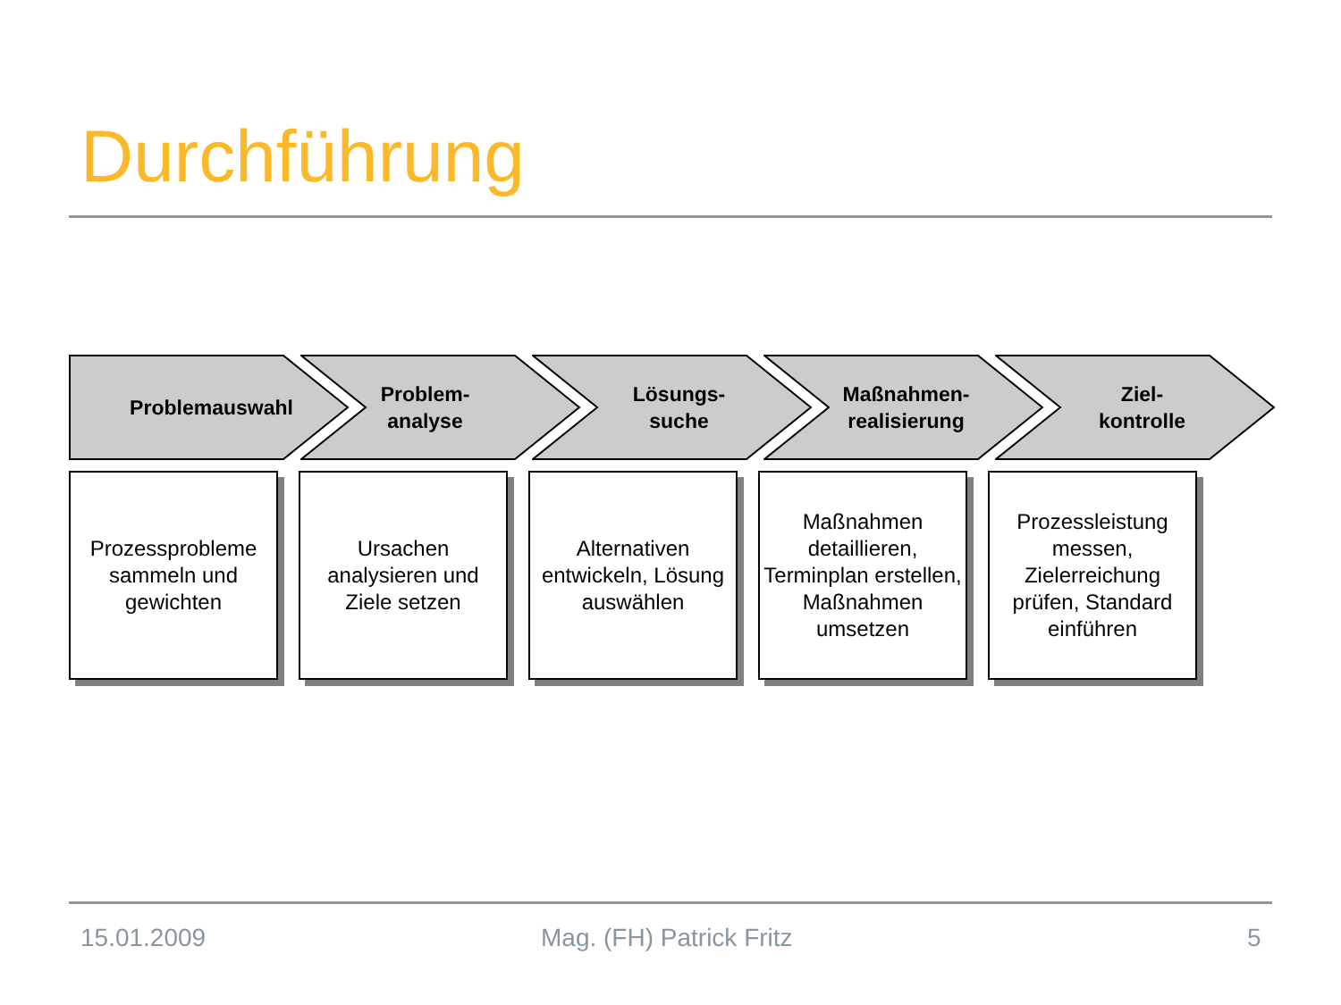Durchführung
Problemauswahl
Problem-
analyse
Lösungs-
suche
Maßnahmen-
realisierung
Ziel-
kontrolle
Prozessprobleme sammeln und gewichten
Ursachen analysieren und Ziele setzen
Alternativen entwickeln, Lösung auswählen
Maßnahmen detaillieren, Terminplan erstellen, Maßnahmen umsetzen
Prozessleistung messen, Zielerreichung prüfen, Standard einführen
15.01.2009 Mag. (FH) Patrick Fritz 5